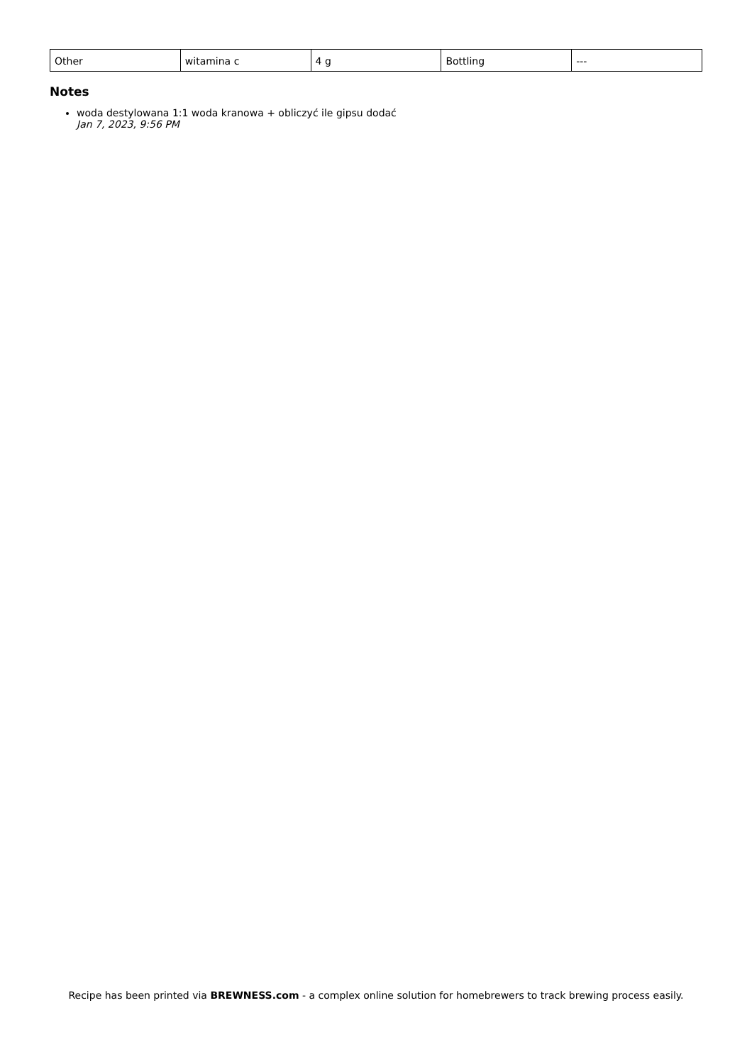| Other | witamina c | 4 g | Bottling | --- |
Notes
woda destylowana 1:1 woda kranowa + obliczyć ile gipsu dodać
Jan 7, 2023, 9:56 PM
Recipe has been printed via BREWNESS.com - a complex online solution for homebrewers to track brewing process easily.